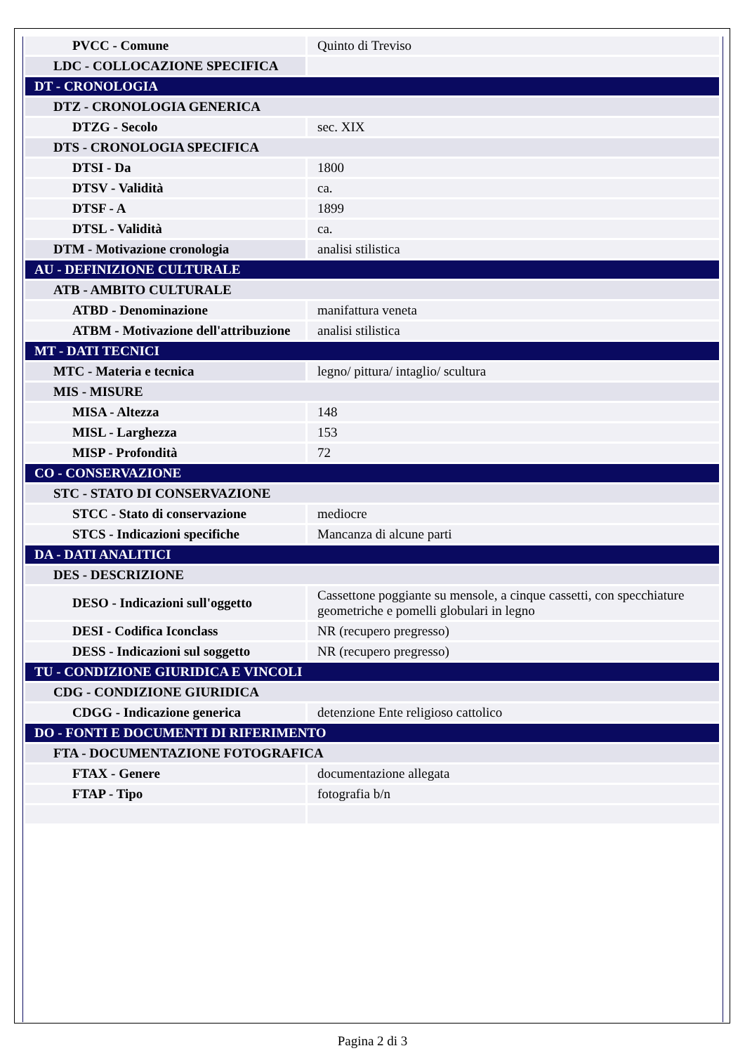| PVCC - Comune | Quinto di Treviso |
| LDC - COLLOCAZIONE SPECIFICA | |
| DT - CRONOLOGIA | |
| DTZ - CRONOLOGIA GENERICA | |
| DTZG - Secolo | sec. XIX |
| DTS - CRONOLOGIA SPECIFICA | |
| DTSI - Da | 1800 |
| DTSV - Validità | ca. |
| DTSF - A | 1899 |
| DTSL - Validità | ca. |
| DTM - Motivazione cronologia | analisi stilistica |
| AU - DEFINIZIONE CULTURALE | |
| ATB - AMBITO CULTURALE | |
| ATBD - Denominazione | manifattura veneta |
| ATBM - Motivazione dell'attribuzione | analisi stilistica |
| MT - DATI TECNICI | |
| MTC - Materia e tecnica | legno/ pittura/ intaglio/ scultura |
| MIS - MISURE | |
| MISA - Altezza | 148 |
| MISL - Larghezza | 153 |
| MISP - Profondità | 72 |
| CO - CONSERVAZIONE | |
| STC - STATO DI CONSERVAZIONE | |
| STCC - Stato di conservazione | mediocre |
| STCS - Indicazioni specifiche | Mancanza di alcune parti |
| DA - DATI ANALITICI | |
| DES - DESCRIZIONE | |
| DESO - Indicazioni sull'oggetto | Cassettone poggiante su mensole, a cinque cassetti, con specchiature geometriche e pomelli globulari in legno |
| DESI - Codifica Iconclass | NR (recupero pregresso) |
| DESS - Indicazioni sul soggetto | NR (recupero pregresso) |
| TU - CONDIZIONE GIURIDICA E VINCOLI | |
| CDG - CONDIZIONE GIURIDICA | |
| CDGG - Indicazione generica | detenzione Ente religioso cattolico |
| DO - FONTI E DOCUMENTI DI RIFERIMENTO | |
| FTA - DOCUMENTAZIONE FOTOGRAFICA | |
| FTAX - Genere | documentazione allegata |
| FTAP - Tipo | fotografia b/n |
Pagina 2 di 3